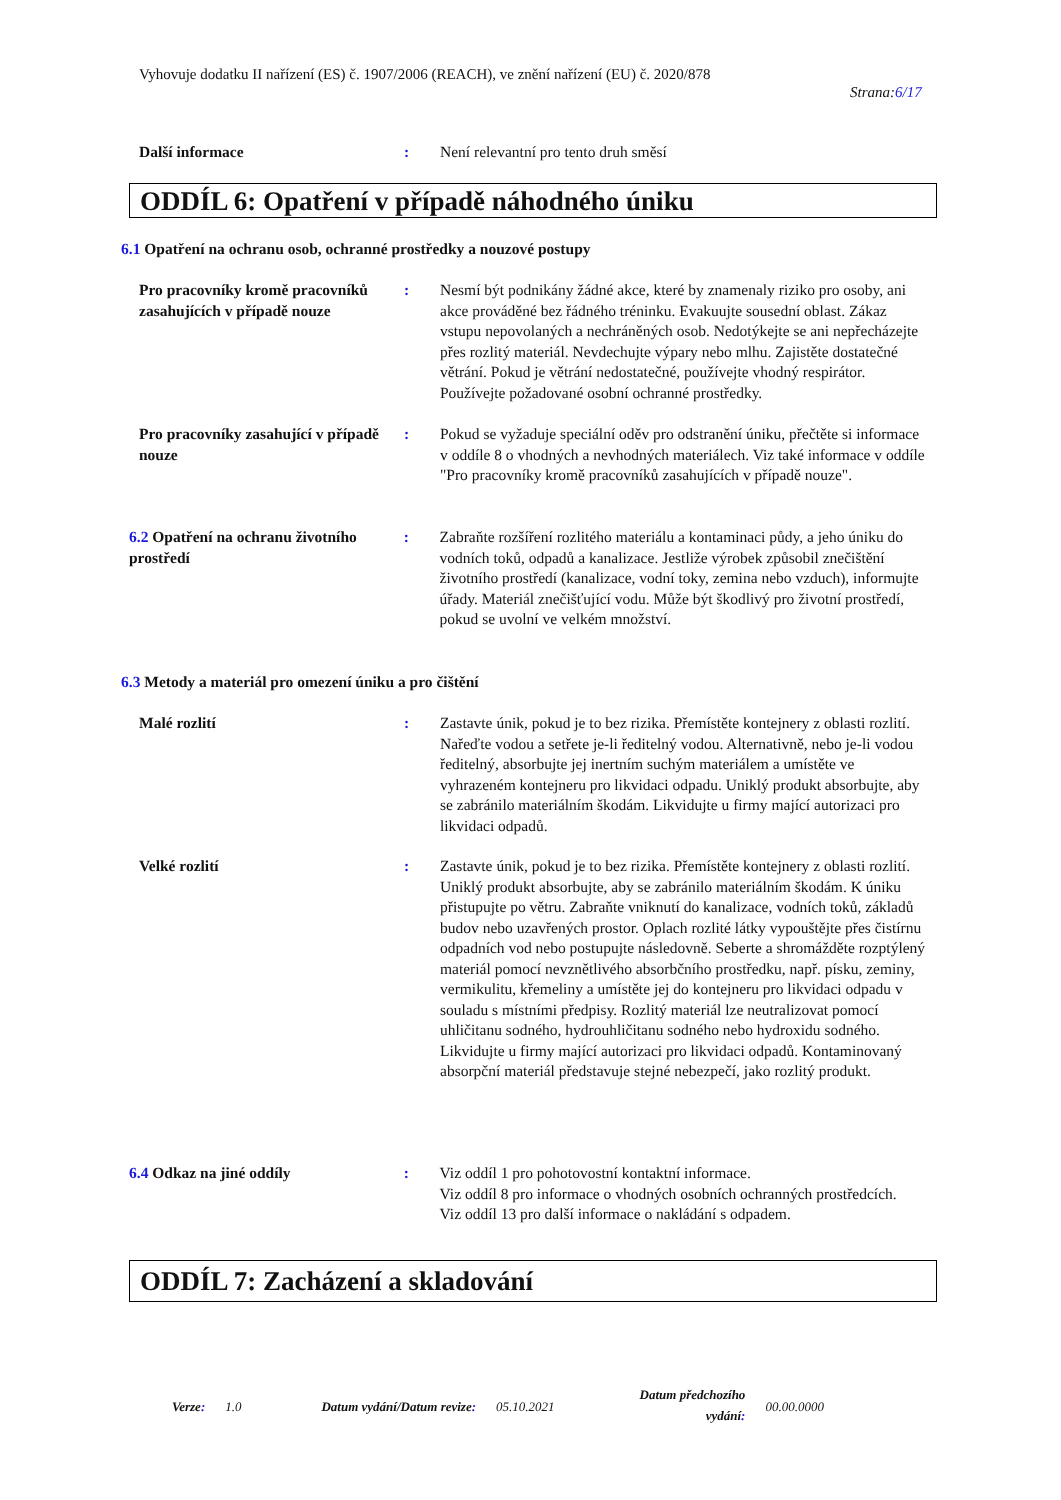Vyhovuje dodatku II nařízení (ES) č. 1907/2006 (REACH), ve znění nařízení (EU) č. 2020/878
Strana:6/17
Další informace : Není relevantní pro tento druh směsí
ODDÍL 6: Opatření v případě náhodného úniku
6.1 Opatření na ochranu osob, ochranné prostředky a nouzové postupy
Pro pracovníky kromě pracovníků zasahujících v případě nouze
: Nesmí být podnikány žádné akce, které by znamenaly riziko pro osoby, ani akce prováděné bez řádného tréninku. Evakuujte sousední oblast. Zákaz vstupu nepovolaných a nechráněných osob. Nedotýkejte se ani nepřecházejte přes rozlitý materiál. Nevdechujte výpary nebo mlhu. Zajistěte dostatečné větrání. Pokud je větrání nedostatečné, používejte vhodný respirátor. Používejte požadované osobní ochranné prostředky.
Pro pracovníky zasahující v případě nouze
: Pokud se vyžaduje speciální oděv pro odstranění úniku, přečtěte si informace v oddíle 8 o vhodných a nevhodných materiálech. Viz také informace v oddíle "Pro pracovníky kromě pracovníků zasahujících v případě nouze".
6.2 Opatření na ochranu životního prostředí
: Zabraňte rozšíření rozlitého materiálu a kontaminaci půdy, a jeho úniku do vodních toků, odpadů a kanalizace. Jestliže výrobek způsobil znečištění životního prostředí (kanalizace, vodní toky, zemina nebo vzduch), informujte úřady. Materiál znečišťující vodu. Může být škodlivý pro životní prostředí, pokud se uvolní ve velkém množství.
6.3 Metody a materiál pro omezení úniku a pro čištění
Malé rozlití : Zastavte únik, pokud je to bez rizika. Přemístěte kontejnery z oblasti rozlití. Nařeďte vodou a setřete je-li ředitelný vodou. Alternativně, nebo je-li vodou ředitelný, absorbujte jej inertním suchým materiálem a umístěte ve vyhrazeném kontejneru pro likvidaci odpadu. Uniklý produkt absorbujte, aby se zabránilo materiálním škodám. Likvidujte u firmy mající autorizaci pro likvidaci odpadů.
Velké rozlití : Zastavte únik, pokud je to bez rizika. Přemístěte kontejnery z oblasti rozlití. Uniklý produkt absorbujte, aby se zabránilo materiálním škodám. K úniku přistupujte po větru. Zabraňte vniknutí do kanalizace, vodních toků, základů budov nebo uzavřených prostor. Oplach rozlité látky vypouštějte přes čistírnu odpadních vod nebo postupujte následovně. Seberte a shromážděte rozptýlený materiál pomocí nevznětlivého absorbčního prostředku, např. písku, zeminy, vermikulitu, křemeliny a umístěte jej do kontejneru pro likvidaci odpadu v souladu s místními předpisy. Rozlitý materiál lze neutralizovat pomocí uhličitanu sodného, hydrouhličitanu sodného nebo hydroxidu sodného. Likvidujte u firmy mající autorizaci pro likvidaci odpadů. Kontaminovaný absorpční materiál představuje stejné nebezpečí, jako rozlitý produkt.
6.4 Odkaz na jiné oddíly : Viz oddíl 1 pro pohotovostní kontaktní informace.
Viz oddíl 8 pro informace o vhodných osobních ochranných prostředcích.
Viz oddíl 13 pro další informace o nakládání s odpadem.
ODDÍL 7: Zacházení a skladování
Verze: 1.0 Datum vydání/Datum revize: 05.10.2021 Datum předchozího
vydání: 00.00.0000